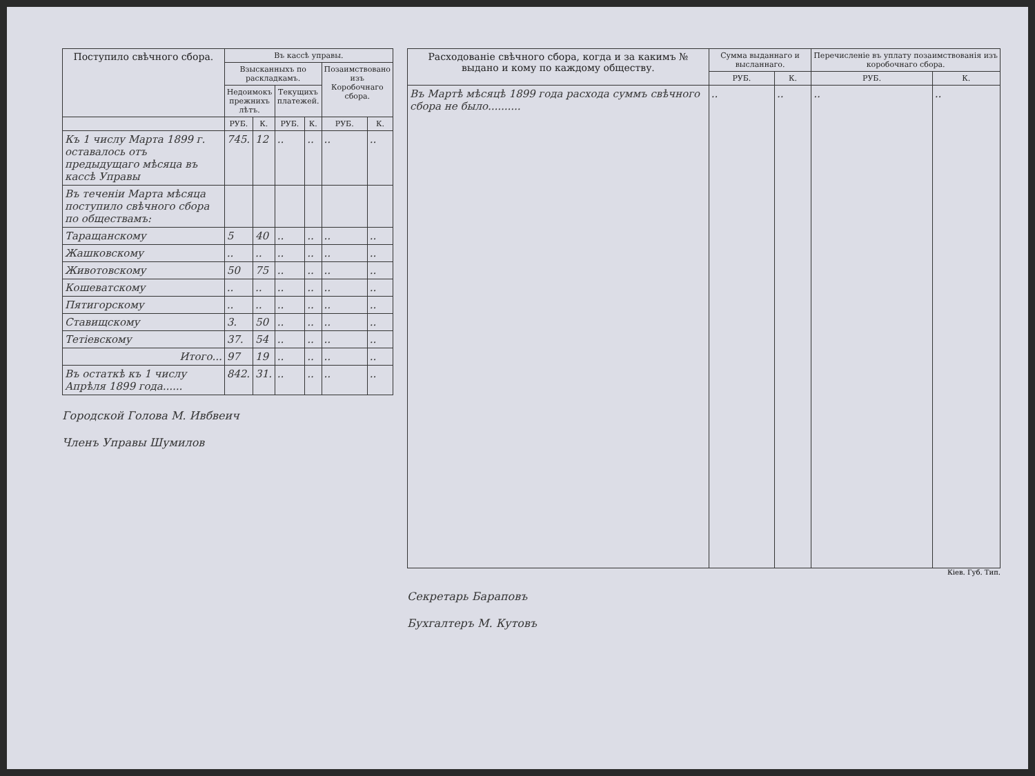| Поступило свѣчного сбора. | Въ кассѣ управы. | | | | | |
| --- | --- | --- | --- | --- | --- | --- |
| | Взысканныхъ по раскладкамъ. | | | | Позаимствовано изъ Коробочнаго сбора. | |
| | Недоимокъ прежнихъ лѣтъ. | | Текущихъ платежей. | | | |
| | РУБ. | К. | РУБ. | К. | РУБ. | К. |
| Къ 1 числу Марта 1899 г. оставалось отъ предыдущаго мѣсяца въ кассѣ Управы | 745. | 12 | .. | .. | .. | .. |
| Въ теченіи Марта мѣсяца поступило свѣчного сбора по обществамъ: | | | | | | |
| Таращанскому | 5 | 40 | .. | .. | .. | .. |
| Жашковскому | .. | .. | .. | .. | .. | .. |
| Животовскому | 50 | 75 | .. | .. | .. | .. |
| Кошеватскому | .. | .. | .. | .. | .. | .. |
| Пятигорскому | .. | .. | .. | .. | .. | .. |
| Ставищскому | 3. | 50 | .. | .. | .. | .. |
| Тетіевскому | 37. | 54 | .. | .. | .. | .. |
| Итого... | 97 | 19 | .. | .. | .. | .. |
| Въ остаткѣ къ 1 числу Апрѣля 1899 года...... | 842. | 31. | .. | .. | .. | .. |
Городской Голова М. Ивбвеич
Членъ Управы Шумилов
| Расходованіе свѣчного сбора, когда и за какимъ № выдано и кому по каждому обществу. | Сумма выданнаго и высланнаго. | | Перечисленіе въ уплату позаимствованія изъ коробочнаго сбора. | |
| --- | --- | --- | --- | --- |
| | РУБ. | К. | РУБ. | К. |
| Въ Мартѣ мѣсяцѣ 1899 года расхода суммъ свѣчного сбора не было.......... | .. | .. | .. | .. |
Кіев. Губ. Тип.
Секретарь Бараповъ
Бухгалтеръ М. Кутовъ